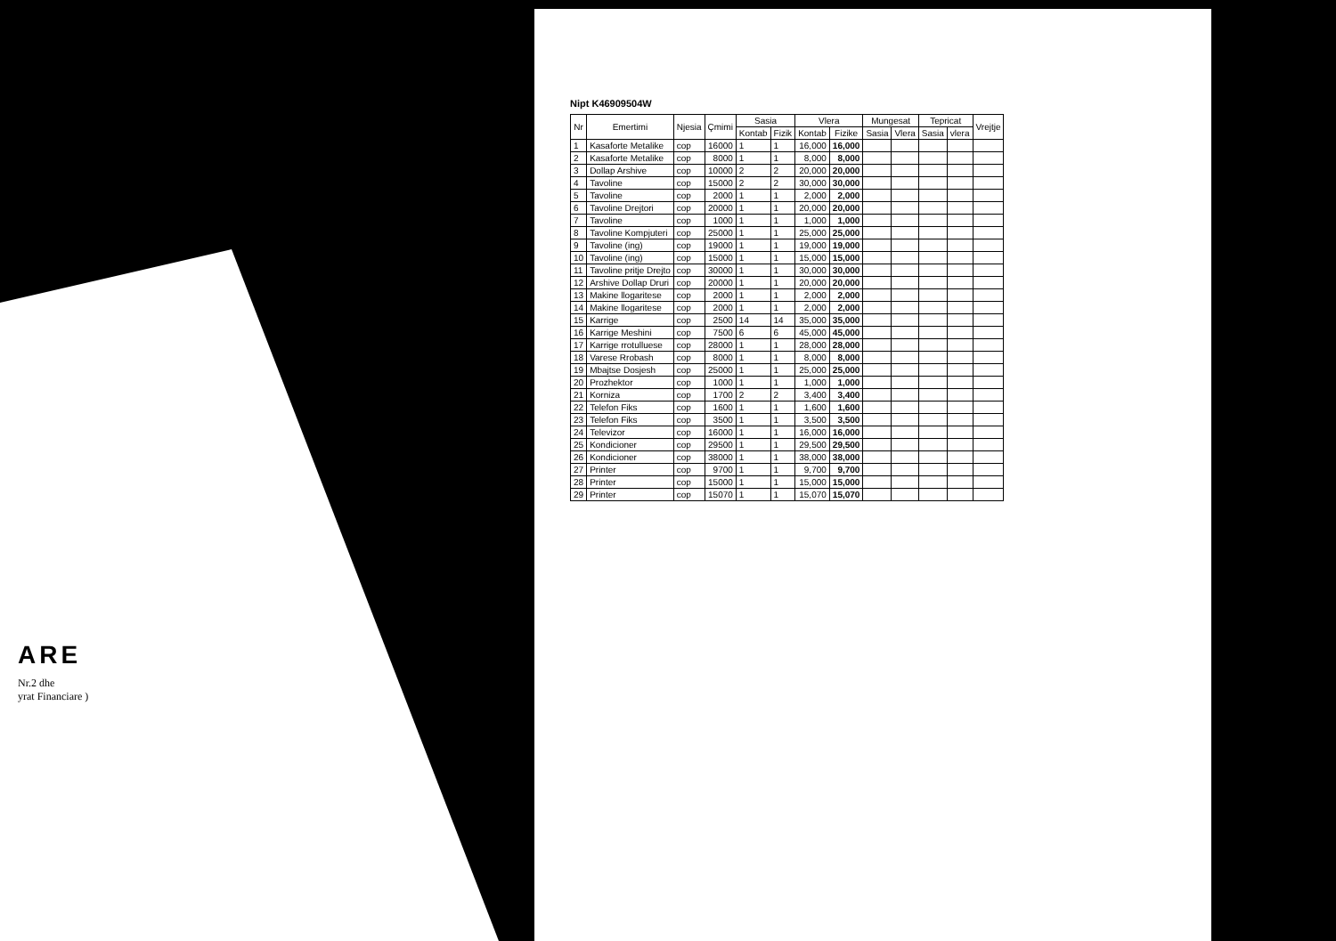ARE
Nr.2 dhe
yrat Financiare )
Nipt K46909504W
| Nr | Emertimi | Njesia | Çmimi | Sasia | | Vlera | | Mungesat | | Tepricat | | Vrejtje |
| --- | --- | --- | --- | --- | --- | --- | --- | --- | --- | --- | --- | --- |
| | | | | Kontab | Fizik | Kontab | Fizike | Sasia | Vlera | Sasia | vlera | |
| 1 | Kasaforte Metalike | cop | 16000 | 1 | 1 | 16,000 | 16,000 | | | | | |
| 2 | Kasaforte Metalike | cop | 8000 | 1 | 1 | 8,000 | 8,000 | | | | | |
| 3 | Dollap Arshive | cop | 10000 | 2 | 2 | 20,000 | 20,000 | | | | | |
| 4 | Tavoline | cop | 15000 | 2 | 2 | 30,000 | 30,000 | | | | | |
| 5 | Tavoline | cop | 2000 | 1 | 1 | 2,000 | 2,000 | | | | | |
| 6 | Tavoline Drejtori | cop | 20000 | 1 | 1 | 20,000 | 20,000 | | | | | |
| 7 | Tavoline | cop | 1000 | 1 | 1 | 1,000 | 1,000 | | | | | |
| 8 | Tavoline Kompjuteri | cop | 25000 | 1 | 1 | 25,000 | 25,000 | | | | | |
| 9 | Tavoline (ing) | cop | 19000 | 1 | 1 | 19,000 | 19,000 | | | | | |
| 10 | Tavoline (ing) | cop | 15000 | 1 | 1 | 15,000 | 15,000 | | | | | |
| 11 | Tavoline pritje Drejto | cop | 30000 | 1 | 1 | 30,000 | 30,000 | | | | | |
| 12 | Arshive Dollap Druri | cop | 20000 | 1 | 1 | 20,000 | 20,000 | | | | | |
| 13 | Makine llogaritese | cop | 2000 | 1 | 1 | 2,000 | 2,000 | | | | | |
| 14 | Makine llogaritese | cop | 2000 | 1 | 1 | 2,000 | 2,000 | | | | | |
| 15 | Karrige | cop | 2500 | 14 | 14 | 35,000 | 35,000 | | | | | |
| 16 | Karrige Meshini | cop | 7500 | 6 | 6 | 45,000 | 45,000 | | | | | |
| 17 | Karrige rrotulluese | cop | 28000 | 1 | 1 | 28,000 | 28,000 | | | | | |
| 18 | Varese Rrobash | cop | 8000 | 1 | 1 | 8,000 | 8,000 | | | | | |
| 19 | Mbajtse Dosjesh | cop | 25000 | 1 | 1 | 25,000 | 25,000 | | | | | |
| 20 | Prozhektor | cop | 1000 | 1 | 1 | 1,000 | 1,000 | | | | | |
| 21 | Korniza | cop | 1700 | 2 | 2 | 3,400 | 3,400 | | | | | |
| 22 | Telefon Fiks | cop | 1600 | 1 | 1 | 1,600 | 1,600 | | | | | |
| 23 | Telefon Fiks | cop | 3500 | 1 | 1 | 3,500 | 3,500 | | | | | |
| 24 | Televizor | cop | 16000 | 1 | 1 | 16,000 | 16,000 | | | | | |
| 25 | Kondicioner | cop | 29500 | 1 | 1 | 29,500 | 29,500 | | | | | |
| 26 | Kondicioner | cop | 38000 | 1 | 1 | 38,000 | 38,000 | | | | | |
| 27 | Printer | cop | 9700 | 1 | 1 | 9,700 | 9,700 | | | | | |
| 28 | Printer | cop | 15000 | 1 | 1 | 15,000 | 15,000 | | | | | |
| 29 | Printer | cop | 15070 | 1 | 1 | 15,070 | 15,070 | | | | | |